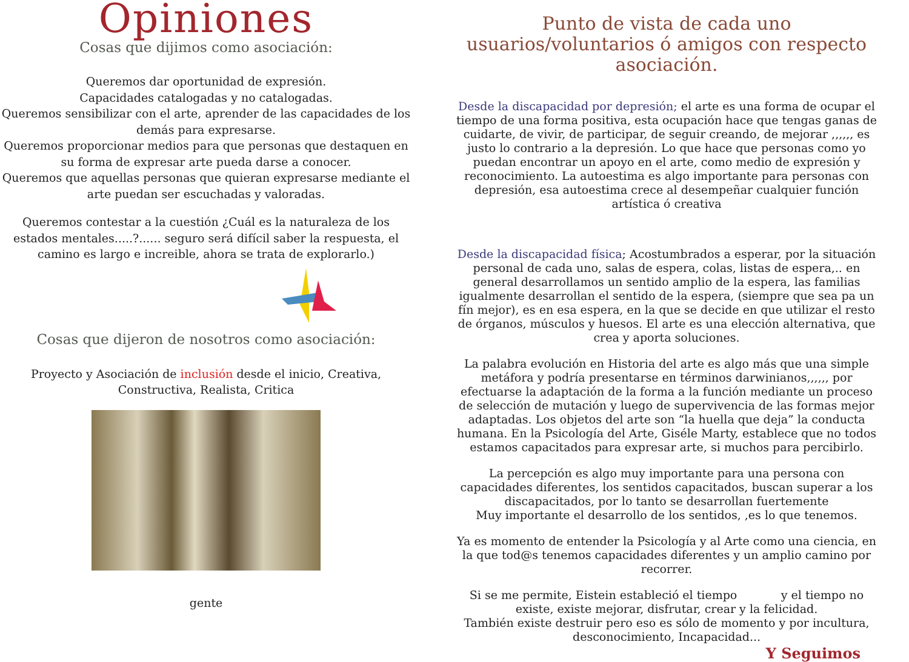Opiniones
Cosas que dijimos como asociación:
Queremos dar oportunidad de expresión.
Capacidades catalogadas y no catalogadas.
Queremos sensibilizar con el arte, aprender de las capacidades de los demás para expresarse.
Queremos proporcionar medios para que personas que destaquen en su forma de expresar arte pueda darse a conocer.
Queremos que aquellas personas que quieran expresarse mediante el arte puedan ser escuchadas y valoradas.
Queremos contestar a la cuestión ¿Cuál es la naturaleza de los estados mentales.....?...... seguro será difícil saber la respuesta, el camino es largo e increible, ahora se trata de explorarlo.)
Cosas que dijeron de nosotros como asociación:
Proyecto y Asociación de inclusión desde el inicio, Creativa, Constructiva, Realista, Critica
gente
Punto de vista de cada uno usuarios/voluntarios ó amigos con respecto asociación.
Desde la discapacidad por depresión; el arte es una forma de ocupar el tiempo de una forma positiva, esta ocupación hace que tengas ganas de cuidarte, de vivir, de participar, de seguir creando, de mejorar ,,,,,, es justo lo contrario a la depresión. Lo que hace que personas como yo puedan encontrar un apoyo en el arte, como medio de expresión y reconocimiento. La autoestima es algo importante para personas con depresión, esa autoestima crece al desempeñar cualquier función artística ó creativa
Desde la discapacidad física; Acostumbrados a esperar, por la situación personal de cada uno, salas de espera, colas, listas de espera,.. en general desarrollamos un sentido amplio de la espera, las familias igualmente desarrollan el sentido de la espera, (siempre que sea pa un fín mejor), es en esa espera, en la que se decide en que utilizar el resto de órganos, músculos y huesos. El arte es una elección alternativa, que crea y aporta soluciones.
La palabra evolución en Historia del arte es algo más que una simple metáfora y podría presentarse en términos darwinianos,,,,,, por efectuarse la adaptación de la forma a la función mediante un proceso de selección de mutación y luego de supervivencia de las formas mejor adaptadas. Los objetos del arte son “la huella que deja” la conducta humana. En la Psicología del Arte, Giséle Marty, establece que no todos estamos capacitados para expresar arte, si muchos para percibirlo.
La percepción es algo muy importante para una persona con capacidades diferentes, los sentidos capacitados, buscan superar a los discapacitados, por lo tanto se desarrollan fuertemente
Muy importante el desarrollo de los sentidos, ,es lo que tenemos.
Ya es momento de entender la Psicología y al Arte como una ciencia, en la que tod@s tenemos capacidades diferentes y un amplio camino por recorrer.
Si se me permite, Eistein estableció el tiempo y el tiempo no existe, existe mejorar, disfrutar, crear y la felicidad.
También existe destruir pero eso es sólo de momento y por incultura, desconocimiento, Incapacidad...
Y Seguimos